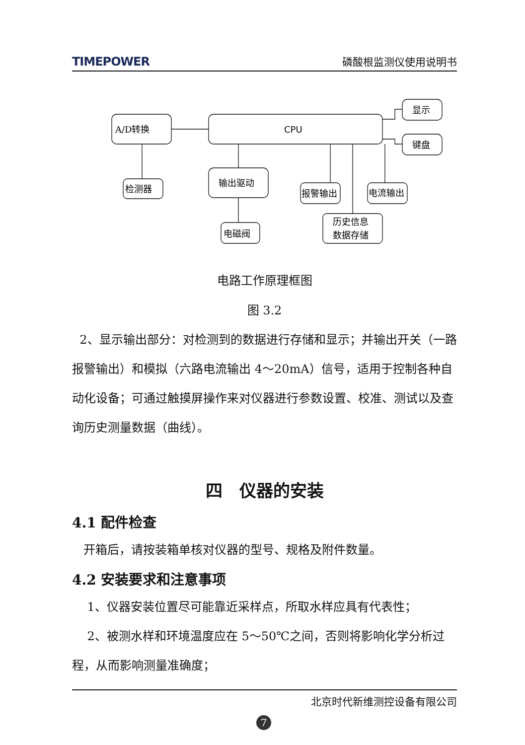TIMEPOWER 磷酸根监测仪使用说明书
A/D转换
CPU
显示
键盘
检测器
输出驱动
电磁阀
报警输出
电流输出
历史信息
数据存储
电路工作原理框图
图 3.2
2、显示输出部分：对检测到的数据进行存储和显示；并输出开关（一路报警输出）和模拟（六路电流输出 4～20mA）信号，适用于控制各种自动化设备；可通过触摸屏操作来对仪器进行参数设置、校准、测试以及查询历史测量数据（曲线）。
四　仪器的安装
4.1 配件检查
开箱后，请按装箱单核对仪器的型号、规格及附件数量。
4.2 安装要求和注意事项
1、仪器安装位置尽可能靠近采样点，所取水样应具有代表性；
2、被测水样和环境温度应在 5～50℃之间，否则将影响化学分析过程，从而影响测量准确度；
北京时代新维测控设备有限公司
7